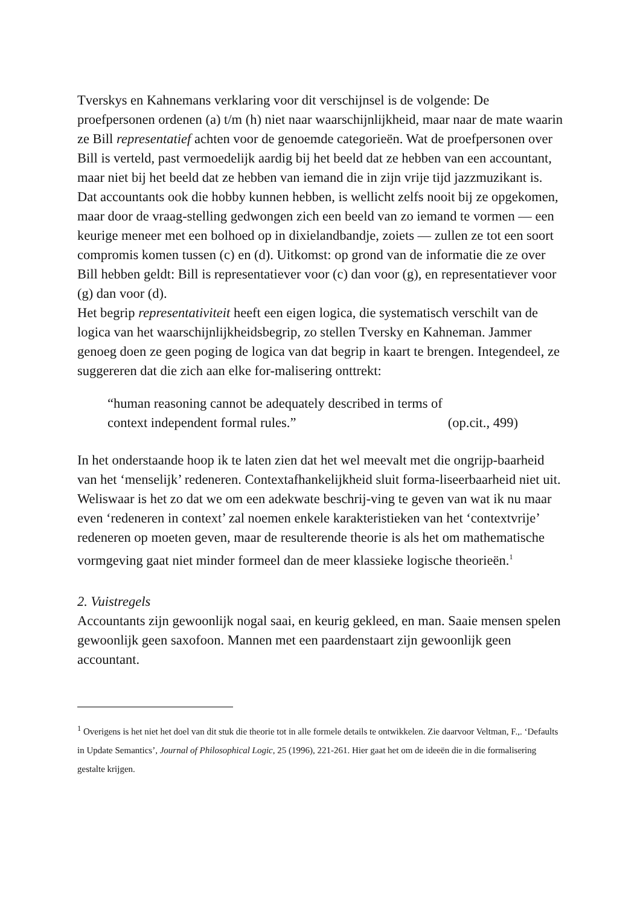Tverskys en Kahnemans verklaring voor dit verschijnsel is de volgende: De proefpersonen ordenen (a) t/m (h) niet naar waarschijnlijkheid, maar naar de mate waarin ze Bill representatief achten voor de genoemde categorieën. Wat de proefpersonen over Bill is verteld, past vermoedelijk aardig bij het beeld dat ze hebben van een accountant, maar niet bij het beeld dat ze hebben van iemand die in zijn vrije tijd jazzmuzikant is. Dat accountants ook die hobby kunnen hebben, is wellicht zelfs nooit bij ze opgekomen, maar door de vraag-stelling gedwongen zich een beeld van zo iemand te vormen — een keurige meneer met een bolhoed op in dixielandbandje, zoiets — zullen ze tot een soort compromis komen tussen (c) en (d). Uitkomst: op grond van de informatie die ze over Bill hebben geldt: Bill is representatiever voor (c) dan voor (g), en representatiever voor (g) dan voor (d).
Het begrip representativiteit heeft een eigen logica, die systematisch verschilt van de logica van het waarschijnlijkheidsbegrip, zo stellen Tversky en Kahneman. Jammer genoeg doen ze geen poging de logica van dat begrip in kaart te brengen. Integendeel, ze suggereren dat die zich aan elke for-malisering onttrekt:
“human reasoning cannot be adequately described in terms of
context independent formal rules.” (op.cit., 499)
In het onderstaande hoop ik te laten zien dat het wel meevalt met die ongrijp-baarheid van het ‘menselijk’ redeneren. Contextafhankelijkheid sluit forma-liseerbaarheid niet uit. Weliswaar is het zo dat we om een adekwate beschrij-ving te geven van wat ik nu maar even ‘redeneren in context’ zal noemen enkele karakteristieken van het ‘contextvrije’ redeneren op moeten geven, maar de resulterende theorie is als het om mathematische vormgeving gaat niet minder formeel dan de meer klassieke logische theorieën.<sup>1</sup>
2. Vuistregels
Accountants zijn gewoonlijk nogal saai, en keurig gekleed, en man. Saaie mensen spelen gewoonlijk geen saxofoon. Mannen met een paardenstaart zijn gewoonlijk geen accountant.
<sup>1</sup> Overigens is het niet het doel van dit stuk die theorie tot in alle formele details te ontwikkelen. Zie daarvoor Veltman, F.,. ‘Defaults in Update Semantics’, Journal of Philosophical Logic, 25 (1996), 221-261. Hier gaat het om de ideeën die in die formalisering gestalte krijgen.